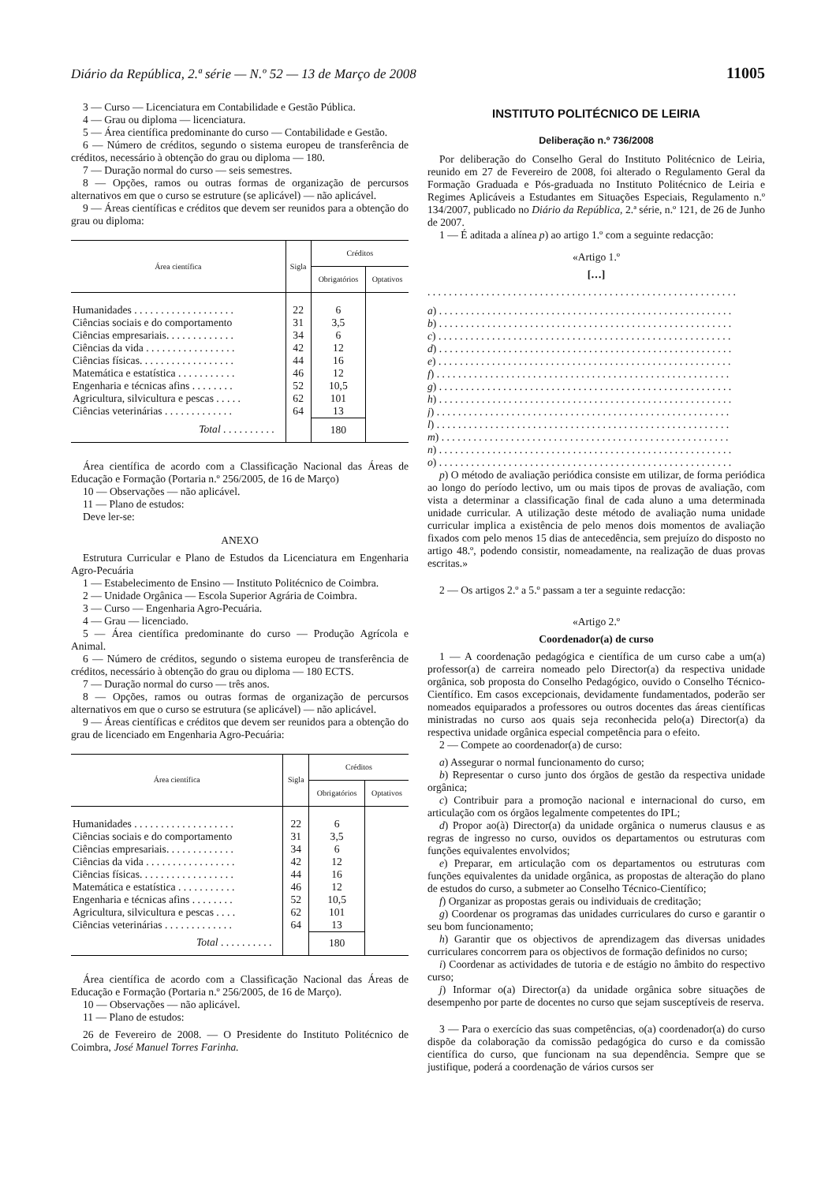Diário da República, 2.ª série — N.º 52 — 13 de Março de 2008 11005
3 — Curso — Licenciatura em Contabilidade e Gestão Pública.
4 — Grau ou diploma — licenciatura.
5 — Área científica predominante do curso — Contabilidade e Gestão.
6 — Número de créditos, segundo o sistema europeu de transferência de créditos, necessário à obtenção do grau ou diploma — 180.
7 — Duração normal do curso — seis semestres.
8 — Opções, ramos ou outras formas de organização de percursos alternativos em que o curso se estruture (se aplicável) — não aplicável.
9 — Áreas científicas e créditos que devem ser reunidos para a obtenção do grau ou diploma:
| Área científica | Sigla | Créditos | |
| --- | --- | --- | --- |
| | | Obrigatórios | Optativos |
| Humanidades . . . . . . . . . . . . . . . . . . . | 22 | 6 | |
| Ciências sociais e do comportamento | 31 | 3,5 | |
| Ciências empresariais. . . . . . . . . . . . . | 34 | 6 | |
| Ciências da vida . . . . . . . . . . . . . . . . . | 42 | 12 | |
| Ciências físicas. . . . . . . . . . . . . . . . . . | 44 | 16 | |
| Matemática e estatística . . . . . . . . . . . | 46 | 12 | |
| Engenharia e técnicas afins . . . . . . . . | 52 | 10,5 | |
| Agricultura, silvicultura e pescas . . . . . | 62 | 101 | |
| Ciências veterinárias . . . . . . . . . . . . . | 64 | 13 | |
| Total . . . . . . . . . . | | 180 | |
Área científica de acordo com a Classificação Nacional das Áreas de Educação e Formação (Portaria n.º 256/2005, de 16 de Março)
10 — Observações — não aplicável.
11 — Plano de estudos:
Deve ler-se:
ANEXO
Estrutura Curricular e Plano de Estudos da Licenciatura em Engenharia Agro-Pecuária
1 — Estabelecimento de Ensino — Instituto Politécnico de Coimbra.
2 — Unidade Orgânica — Escola Superior Agrária de Coimbra.
3 — Curso — Engenharia Agro-Pecuária.
4 — Grau — licenciado.
5 — Área científica predominante do curso — Produção Agrícola e Animal.
6 — Número de créditos, segundo o sistema europeu de transferência de créditos, necessário à obtenção do grau ou diploma — 180 ECTS.
7 — Duração normal do curso — três anos.
8 — Opções, ramos ou outras formas de organização de percursos alternativos em que o curso se estrutura (se aplicável) — não aplicável.
9 — Áreas científicas e créditos que devem ser reunidos para a obtenção do grau de licenciado em Engenharia Agro-Pecuária:
| Área científica | Sigla | Créditos | |
| --- | --- | --- | --- |
| | | Obrigatórios | Optativos |
| Humanidades . . . . . . . . . . . . . . . . . . . | 22 | 6 | |
| Ciências sociais e do comportamento | 31 | 3,5 | |
| Ciências empresariais. . . . . . . . . . . . . | 34 | 6 | |
| Ciências da vida . . . . . . . . . . . . . . . . . | 42 | 12 | |
| Ciências físicas. . . . . . . . . . . . . . . . . . | 44 | 16 | |
| Matemática e estatística . . . . . . . . . . . | 46 | 12 | |
| Engenharia e técnicas afins . . . . . . . . | 52 | 10,5 | |
| Agricultura, silvicultura e pescas . . . . | 62 | 101 | |
| Ciências veterinárias . . . . . . . . . . . . . | 64 | 13 | |
| Total . . . . . . . . . . | | 180 | |
Área científica de acordo com a Classificação Nacional das Áreas de Educação e Formação (Portaria n.º 256/2005, de 16 de Março).
10 — Observações — não aplicável.
11 — Plano de estudos:
26 de Fevereiro de 2008. — O Presidente do Instituto Politécnico de Coimbra, José Manuel Torres Farinha.
INSTITUTO POLITÉCNICO DE LEIRIA
Deliberação n.º 736/2008
Por deliberação do Conselho Geral do Instituto Politécnico de Leiria, reunido em 27 de Fevereiro de 2008, foi alterado o Regulamento Geral da Formação Graduada e Pós-graduada no Instituto Politécnico de Leiria e Regimes Aplicáveis a Estudantes em Situações Especiais, Regulamento n.º 134/2007, publicado no Diário da República, 2.ª série, n.º 121, de 26 de Junho de 2007.
1 — É aditada a alínea p) ao artigo 1.º com a seguinte redacção:
«Artigo 1.º
[…]
. . . . . . . . . . . . . . . . . . . . . . . . . . . . . . . . . . . . . . . . . . . . . . . . . . . . . . . . . .
a) . . . . . . . . . . . . . . . . . . . . . . . . . . . . . . . . . . . . . . . . . . . . . . . . . . . . . . .
b) . . . . . . . . . . . . . . . . . . . . . . . . . . . . . . . . . . . . . . . . . . . . . . . . . . . . . . .
c) . . . . . . . . . . . . . . . . . . . . . . . . . . . . . . . . . . . . . . . . . . . . . . . . . . . . . . .
d) . . . . . . . . . . . . . . . . . . . . . . . . . . . . . . . . . . . . . . . . . . . . . . . . . . . . . . .
e) . . . . . . . . . . . . . . . . . . . . . . . . . . . . . . . . . . . . . . . . . . . . . . . . . . . . . . .
f) . . . . . . . . . . . . . . . . . . . . . . . . . . . . . . . . . . . . . . . . . . . . . . . . . . . . . . .
g) . . . . . . . . . . . . . . . . . . . . . . . . . . . . . . . . . . . . . . . . . . . . . . . . . . . . . . .
h) . . . . . . . . . . . . . . . . . . . . . . . . . . . . . . . . . . . . . . . . . . . . . . . . . . . . . . .
j) . . . . . . . . . . . . . . . . . . . . . . . . . . . . . . . . . . . . . . . . . . . . . . . . . . . . . . .
l) . . . . . . . . . . . . . . . . . . . . . . . . . . . . . . . . . . . . . . . . . . . . . . . . . . . . . . .
m) . . . . . . . . . . . . . . . . . . . . . . . . . . . . . . . . . . . . . . . . . . . . . . . . . . . . . .
n) . . . . . . . . . . . . . . . . . . . . . . . . . . . . . . . . . . . . . . . . . . . . . . . . . . . . . . .
o) . . . . . . . . . . . . . . . . . . . . . . . . . . . . . . . . . . . . . . . . . . . . . . . . . . . . . . .
p) O método de avaliação periódica consiste em utilizar, de forma periódica ao longo do período lectivo, um ou mais tipos de provas de avaliação, com vista a determinar a classificação final de cada aluno a uma determinada unidade curricular. A utilização deste método de avaliação numa unidade curricular implica a existência de pelo menos dois momentos de avaliação fixados com pelo menos 15 dias de antecedência, sem prejuízo do disposto no artigo 48.º, podendo consistir, nomeadamente, na realização de duas provas escritas.»
2 — Os artigos 2.º a 5.º passam a ter a seguinte redacção:
«Artigo 2.º
Coordenador(a) de curso
1 — A coordenação pedagógica e científica de um curso cabe a um(a) professor(a) de carreira nomeado pelo Director(a) da respectiva unidade orgânica, sob proposta do Conselho Pedagógico, ouvido o Conselho Técnico-Científico. Em casos excepcionais, devidamente fundamentados, poderão ser nomeados equiparados a professores ou outros docentes das áreas científicas ministradas no curso aos quais seja reconhecida pelo(a) Director(a) da respectiva unidade orgânica especial competência para o efeito.
2 — Compete ao coordenador(a) de curso:
a) Assegurar o normal funcionamento do curso;
b) Representar o curso junto dos órgãos de gestão da respectiva unidade orgânica;
c) Contribuir para a promoção nacional e internacional do curso, em articulação com os órgãos legalmente competentes do IPL;
d) Propor ao(à) Director(a) da unidade orgânica o numerus clausus e as regras de ingresso no curso, ouvidos os departamentos ou estruturas com funções equivalentes envolvidos;
e) Preparar, em articulação com os departamentos ou estruturas com funções equivalentes da unidade orgânica, as propostas de alteração do plano de estudos do curso, a submeter ao Conselho Técnico-Científico;
f) Organizar as propostas gerais ou individuais de creditação;
g) Coordenar os programas das unidades curriculares do curso e garantir o seu bom funcionamento;
h) Garantir que os objectivos de aprendizagem das diversas unidades curriculares concorrem para os objectivos de formação definidos no curso;
i) Coordenar as actividades de tutoria e de estágio no âmbito do respectivo curso;
j) Informar o(a) Director(a) da unidade orgânica sobre situações de desempenho por parte de docentes no curso que sejam susceptíveis de reserva.
3 — Para o exercício das suas competências, o(a) coordenador(a) do curso dispõe da colaboração da comissão pedagógica do curso e da comissão científica do curso, que funcionam na sua dependência. Sempre que se justifique, poderá a coordenação de vários cursos ser